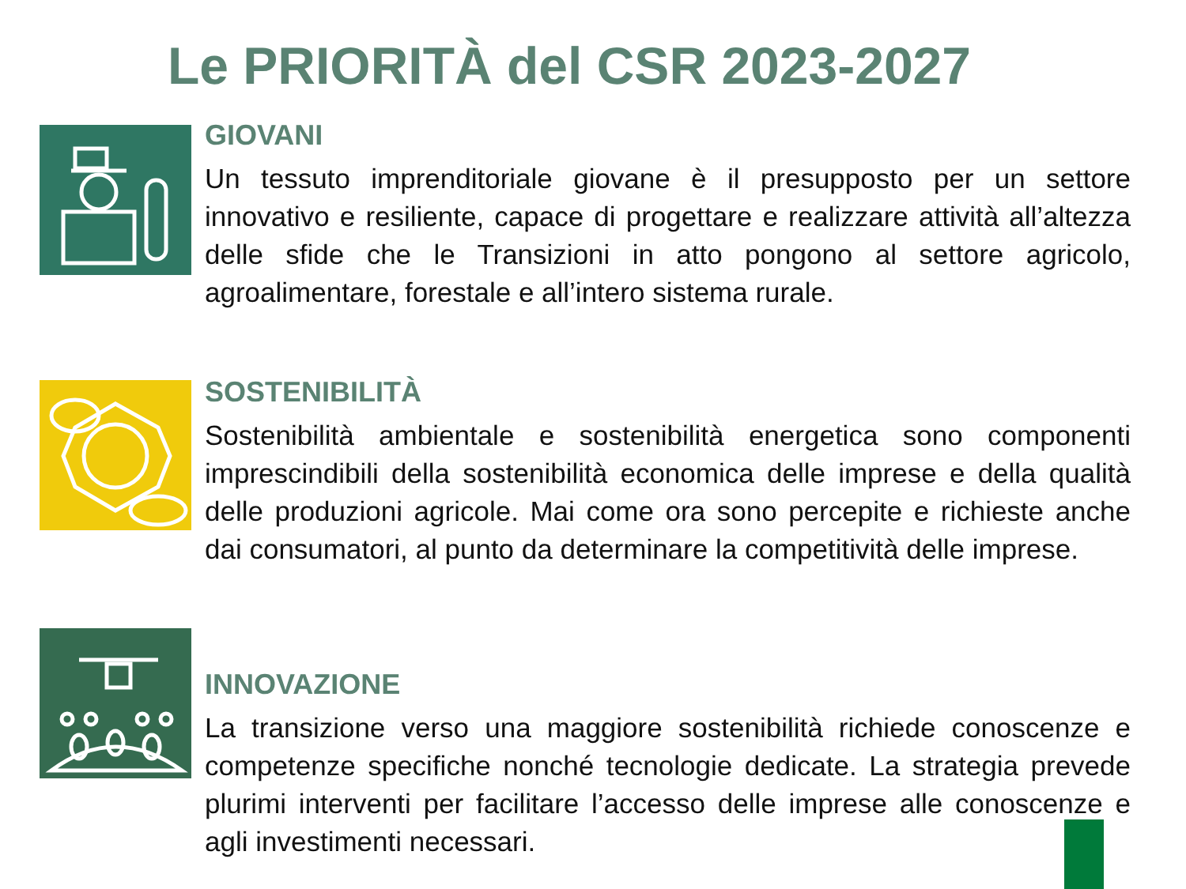Le PRIORITÀ del CSR 2023-2027
GIOVANI
Un tessuto imprenditoriale giovane è il presupposto per un settore innovativo e resiliente, capace di progettare e realizzare attività all’altezza delle sfide che le Transizioni in atto pongono al settore agricolo, agroalimentare, forestale e all’intero sistema rurale.
SOSTENIBILITÀ
Sostenibilità ambientale e sostenibilità energetica sono componenti imprescindibili della sostenibilità economica delle imprese e della qualità delle produzioni agricole. Mai come ora sono percepite e richieste anche dai consumatori, al punto da determinare la competitività delle imprese.
INNOVAZIONE
La transizione verso una maggiore sostenibilità richiede conoscenze e competenze specifiche nonché tecnologie dedicate. La strategia prevede plurimi interventi per facilitare l’accesso delle imprese alle conoscenze e agli investimenti necessari.